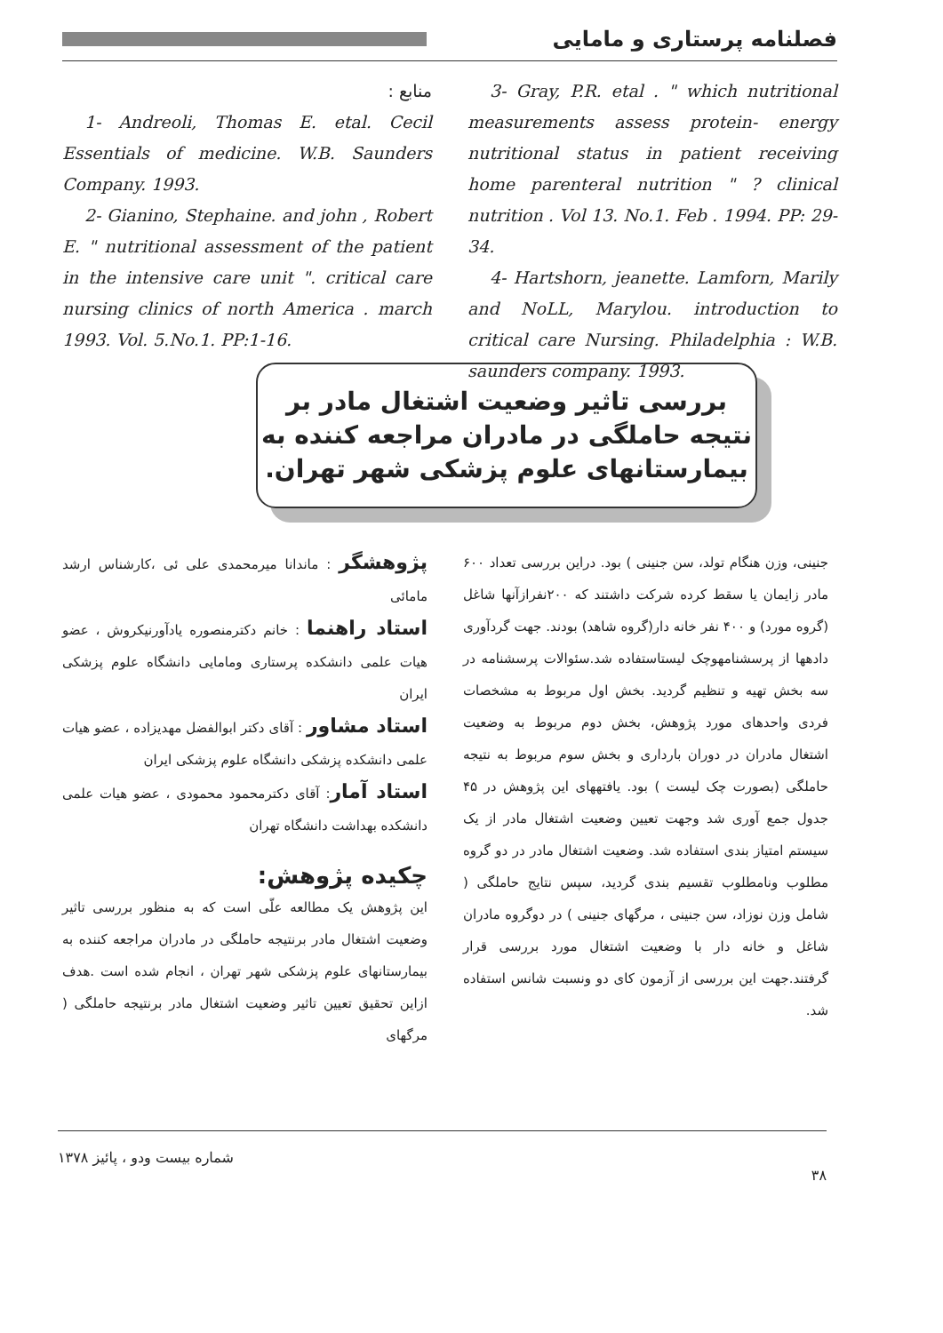فصلنامه پرستاری و مامایی
3- Gray, P.R. etal . " which nutritional measurements assess protein- energy nutritional status in patient receiving home parenteral nutrition " ? clinical nutrition . Vol 13. No.1. Feb . 1994. PP: 29-34.
4- Hartshorn, jeanette. Lamforn, Marily and NoLL, Marylou. introduction to critical care Nursing. Philadelphia : W.B. saunders company. 1993.
منابع :
1- Andreoli, Thomas E. etal. Cecil Essentials of medicine. W.B. Saunders Company. 1993.
2- Gianino, Stephaine. and john , Robert E. " nutritional assessment of the patient in the intensive care unit ". critical care nursing clinics of north America . march 1993. Vol. 5.No.1. PP:1-16.
بررسی تاثیر وضعیت اشتغال مادر بر نتیجه حاملگی در مادران مراجعه کننده به بیمارستانهای علوم پزشکی شهر تهران.
پژوهشگر : ماندانا میرمحمدی علی ئی ،کارشناس ارشد مامائی
استاد راهنما : خانم دکترمنصوره یادآورنیکروش ، عضو هیات علمی دانشکده پرستاری ومامایی دانشگاه علوم پزشکی ایران
استاد مشاور : آقای دکتر ابوالفضل مهدیزاده ، عضو هیات علمی دانشکده پزشکی دانشگاه علوم پزشکی ایران
استاد آمار: آقای دکترمحمود محمودی ، عضو هیات علمی دانشکده بهداشت دانشگاه تهران
چکیده پژوهش:
این پژوهش یک مطالعه علّی است که به منظور بررسی تاثیر وضعیت اشتغال مادر برنتیجه حاملگی در مادران مراجعه کننده به بیمارستانهای علوم پزشکی شهر تهران ، انجام شده است .هدف ازاین تحقیق تعیین تاثیر وضعیت اشتغال مادر برنتیجه حاملگی ( مرگهای
جنینی، وزن هنگام تولد، سن جنینی ) بود. دراین بررسی تعداد ۶۰۰ مادر زایمان یا سقط کرده شرکت داشتند که ۲۰۰نفرازآنها شاغل (گروه مورد) و ۴۰۰ نفر خانه دار(گروه شاهد) بودند. جهت گردآوری دادهها از پرسشنامهوچک لیستاستفاده شد.سئوالات پرسشنامه در سه بخش تهیه و تنظیم گردید. بخش اول مربوط به مشخصات فردی واحدهای مورد پژوهش، بخش دوم مربوط به وضعیت اشتغال مادران در دوران بارداری و بخش سوم مربوط به نتیجه حاملگی (بصورت چک لیست ) بود. یافتههای این پژوهش در ۴۵ جدول جمع آوری شد وجهت تعیین وضعیت اشتغال مادر از یک سیستم امتیاز بندی استفاده شد. وضعیت اشتغال مادر در دو گروه مطلوب ونامطلوب تقسیم بندی گردید، سپس نتایج حاملگی ( شامل وزن نوزاد، سن جنینی ، مرگهای جنینی ) در دوگروه مادران شاغل و خانه دار با وضعیت اشتغال مورد بررسی قرار گرفتند.جهت این بررسی از آزمون کای دو ونسبت شانس استفاده شد.
۳۸ شماره بیست ودو ، پائیز ۱۳۷۸